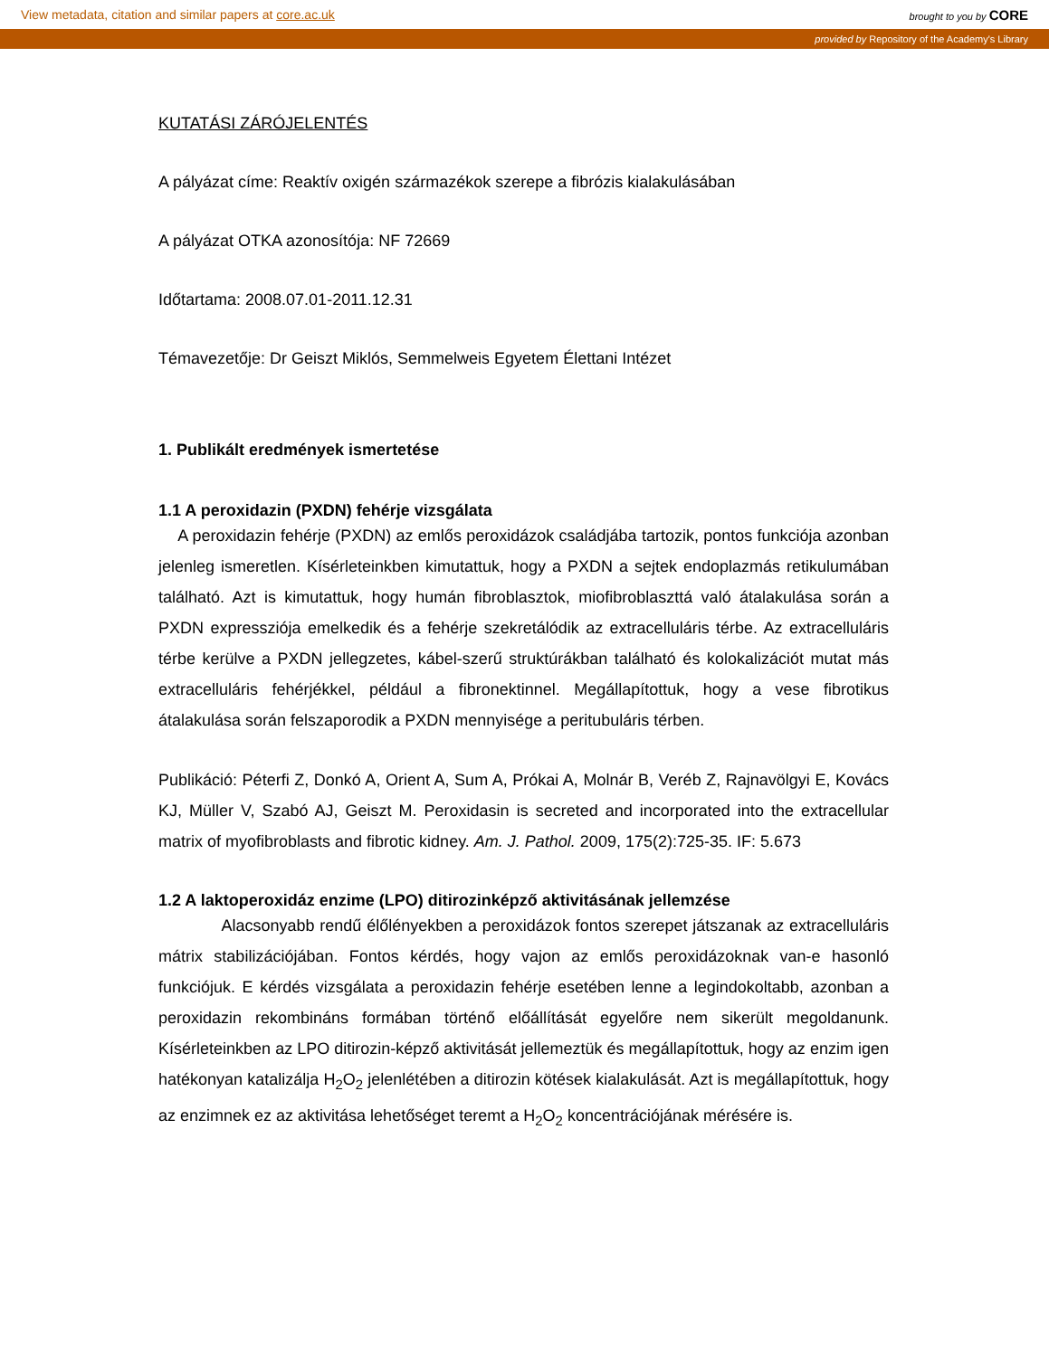View metadata, citation and similar papers at core.ac.uk
brought to you by CORE
provided by Repository of the Academy's Library
KUTATÁSI ZÁRÓJELENTÉS
A pályázat címe: Reaktív oxigén származékok szerepe a fibrózis kialakulásában
A pályázat OTKA azonosítója: NF 72669
Időtartama: 2008.07.01-2011.12.31
Témavezetője: Dr Geiszt Miklós, Semmelweis Egyetem Élettani Intézet
1. Publikált eredmények ismertetése
1.1 A peroxidazin (PXDN) fehérje vizsgálata
A peroxidazin fehérje (PXDN) az emlős peroxidázok családjába tartozik, pontos funkciója azonban jelenleg ismeretlen. Kísérleteinkben kimutattuk, hogy a PXDN a sejtek endoplazmás retikulumában található. Azt is kimutattuk, hogy humán fibroblasztok, miofibroblaszttá való átalakulása során a PXDN expressziója emelkedik és a fehérje szekretálódik az extracelluláris térbe. Az extracelluláris térbe kerülve a PXDN jellegzetes, kábel-szerű struktúrákban található és kolokalizációt mutat más extracelluláris fehérjékkel, például a fibronektinnel. Megállapítottuk, hogy a vese fibrotikus átalakulása során felszaporodik a PXDN mennyisége a peritubuláris térben.
Publikáció: Péterfi Z, Donkó A, Orient A, Sum A, Prókai A, Molnár B, Veréb Z, Rajnavölgyi E, Kovács KJ, Müller V, Szabó AJ, Geiszt M. Peroxidasin is secreted and incorporated into the extracellular matrix of myofibroblasts and fibrotic kidney. Am. J. Pathol. 2009, 175(2):725-35. IF: 5.673
1.2 A laktoperoxidáz enzime (LPO) ditirozinképző aktivitásának jellemzése
Alacsonyabb rendű élőlényekben a peroxidázok fontos szerepet játszanak az extracelluláris mátrix stabilizációjában. Fontos kérdés, hogy vajon az emlős peroxidázoknak van-e hasonló funkciójuk. E kérdés vizsgálata a peroxidazin fehérje esetében lenne a legindokoltabb, azonban a peroxidazin rekombináns formában történő előállítását egyelőre nem sikerült megoldanunk. Kísérleteinkben az LPO ditirozin-képző aktivitását jellemeztük és megállapítottuk, hogy az enzim igen hatékonyan katalizálja H<sub>2</sub>O<sub>2</sub> jelenlétében a ditirozin kötések kialakulását. Azt is megállapítottuk, hogy az enzimnek ez az aktivitása lehetőséget teremt a H<sub>2</sub>O<sub>2</sub> koncentrációjának mérésére is.